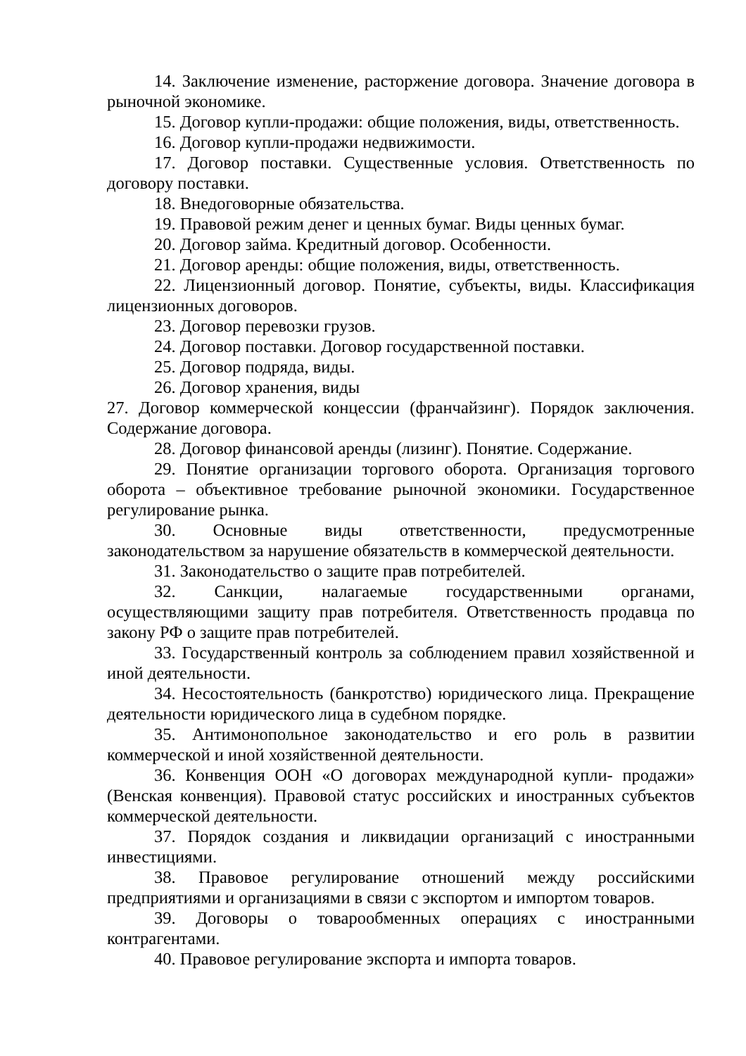14. Заключение изменение, расторжение договора. Значение договора в рыночной экономике.
15. Договор купли-продажи: общие положения, виды, ответственность.
16. Договор купли-продажи недвижимости.
17. Договор поставки. Существенные условия. Ответственность по договору поставки.
18. Внедоговорные обязательства.
19. Правовой режим денег и ценных бумаг. Виды ценных бумаг.
20. Договор займа. Кредитный договор. Особенности.
21. Договор аренды: общие положения, виды, ответственность.
22. Лицензионный договор. Понятие, субъекты, виды. Классификация лицензионных договоров.
23. Договор перевозки грузов.
24. Договор поставки. Договор государственной поставки.
25. Договор подряда, виды.
26. Договор хранения, виды
27. Договор коммерческой концессии (франчайзинг). Порядок заключения. Содержание договора.
28. Договор финансовой аренды (лизинг). Понятие. Содержание.
29. Понятие организации торгового оборота. Организация торгового оборота – объективное требование рыночной экономики. Государственное регулирование рынка.
30. Основные виды ответственности, предусмотренные законодательством за нарушение обязательств в коммерческой деятельности.
31. Законодательство о защите прав потребителей.
32. Санкции, налагаемые государственными органами, осуществляющими защиту прав потребителя. Ответственность продавца по закону РФ о защите прав потребителей.
33. Государственный контроль за соблюдением правил хозяйственной и иной деятельности.
34. Несостоятельность (банкротство) юридического лица. Прекращение деятельности юридического лица в судебном порядке.
35. Антимонопольное законодательство и его роль в развитии коммерческой и иной хозяйственной деятельности.
36. Конвенция ООН «О договорах международной купли- продажи» (Венская конвенция). Правовой статус российских и иностранных субъектов коммерческой деятельности.
37. Порядок создания и ликвидации организаций с иностранными инвестициями.
38. Правовое регулирование отношений между российскими предприятиями и организациями в связи с экспортом и импортом товаров.
39. Договоры о товарообменных операциях с иностранными контрагентами.
40. Правовое регулирование экспорта и импорта товаров.